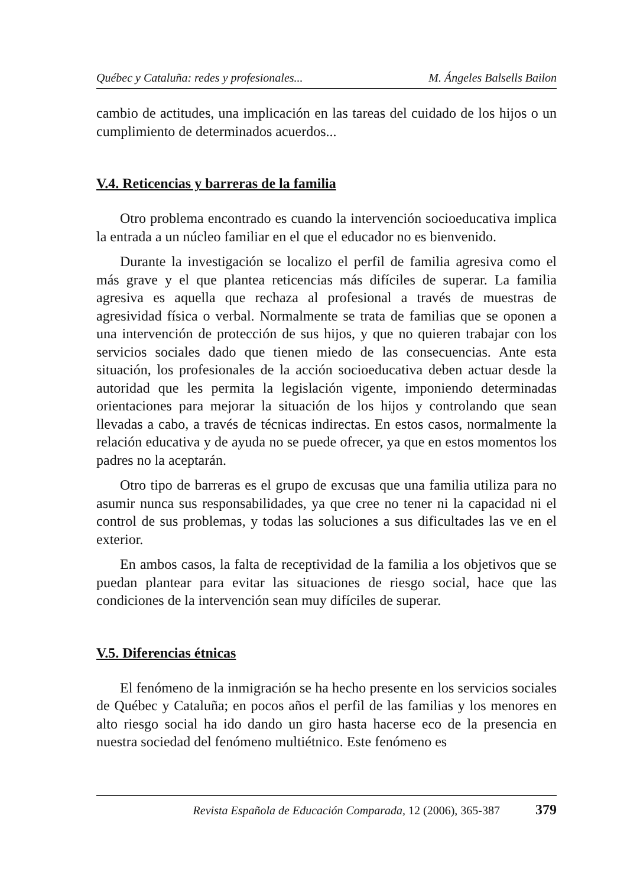Québec y Cataluña: redes y profesionales... M. Ángeles Balsells Bailon
cambio de actitudes, una implicación en las tareas del cuidado de los hijos o un cumplimiento de determinados acuerdos...
V.4. Reticencias y barreras de la familia
Otro problema encontrado es cuando la intervención socioeducativa implica la entrada a un núcleo familiar en el que el educador no es bienvenido.
Durante la investigación se localizo el perfil de familia agresiva como el más grave y el que plantea reticencias más difíciles de superar. La familia agresiva es aquella que rechaza al profesional a través de muestras de agresividad física o verbal. Normalmente se trata de familias que se oponen a una intervención de protección de sus hijos, y que no quieren trabajar con los servicios sociales dado que tienen miedo de las consecuencias. Ante esta situación, los profesionales de la acción socioeducativa deben actuar desde la autoridad que les permita la legislación vigente, imponiendo determinadas orientaciones para mejorar la situación de los hijos y controlando que sean llevadas a cabo, a través de técnicas indirectas. En estos casos, normalmente la relación educativa y de ayuda no se puede ofrecer, ya que en estos momentos los padres no la aceptarán.
Otro tipo de barreras es el grupo de excusas que una familia utiliza para no asumir nunca sus responsabilidades, ya que cree no tener ni la capacidad ni el control de sus problemas, y todas las soluciones a sus dificultades las ve en el exterior.
En ambos casos, la falta de receptividad de la familia a los objetivos que se puedan plantear para evitar las situaciones de riesgo social, hace que las condiciones de la intervención sean muy difíciles de superar.
V.5. Diferencias étnicas
El fenómeno de la inmigración se ha hecho presente en los servicios sociales de Québec y Cataluña; en pocos años el perfil de las familias y los menores en alto riesgo social ha ido dando un giro hasta hacerse eco de la presencia en nuestra sociedad del fenómeno multiétnico. Este fenómeno es
Revista Española de Educación Comparada, 12 (2006), 365-387 379